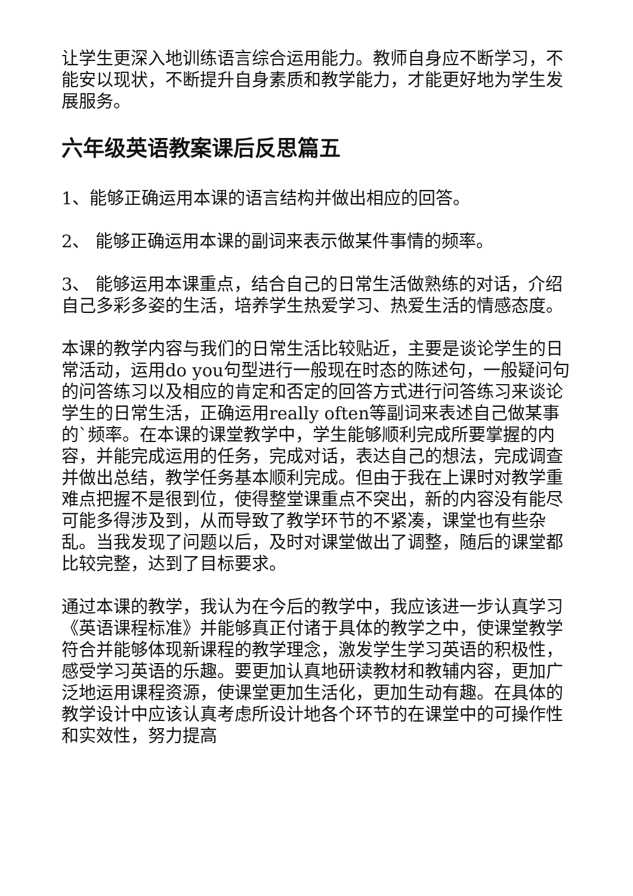让学生更深入地训练语言综合运用能力。教师自身应不断学习，不能安以现状，不断提升自身素质和教学能力，才能更好地为学生发展服务。
六年级英语教案课后反思篇五
1、能够正确运用本课的语言结构并做出相应的回答。
2、 能够正确运用本课的副词来表示做某件事情的频率。
3、 能够运用本课重点，结合自己的日常生活做熟练的对话，介绍自己多彩多姿的生活，培养学生热爱学习、热爱生活的情感态度。
本课的教学内容与我们的日常生活比较贴近，主要是谈论学生的日常活动，运用do you句型进行一般现在时态的陈述句，一般疑问句的问答练习以及相应的肯定和否定的回答方式进行问答练习来谈论学生的日常生活，正确运用really often等副词来表述自己做某事的`频率。在本课的课堂教学中，学生能够顺利完成所要掌握的内容，并能完成运用的任务，完成对话，表达自己的想法，完成调查并做出总结，教学任务基本顺利完成。但由于我在上课时对教学重难点把握不是很到位，使得整堂课重点不突出，新的内容没有能尽可能多得涉及到，从而导致了教学环节的不紧凑，课堂也有些杂乱。当我发现了问题以后，及时对课堂做出了调整，随后的课堂都比较完整，达到了目标要求。
通过本课的教学，我认为在今后的教学中，我应该进一步认真学习《英语课程标准》并能够真正付诸于具体的教学之中，使课堂教学符合并能够体现新课程的教学理念，激发学生学习英语的积极性，感受学习英语的乐趣。要更加认真地研读教材和教辅内容，更加广泛地运用课程资源，使课堂更加生活化，更加生动有趣。在具体的教学设计中应该认真考虑所设计地各个环节的在课堂中的可操作性和实效性，努力提高